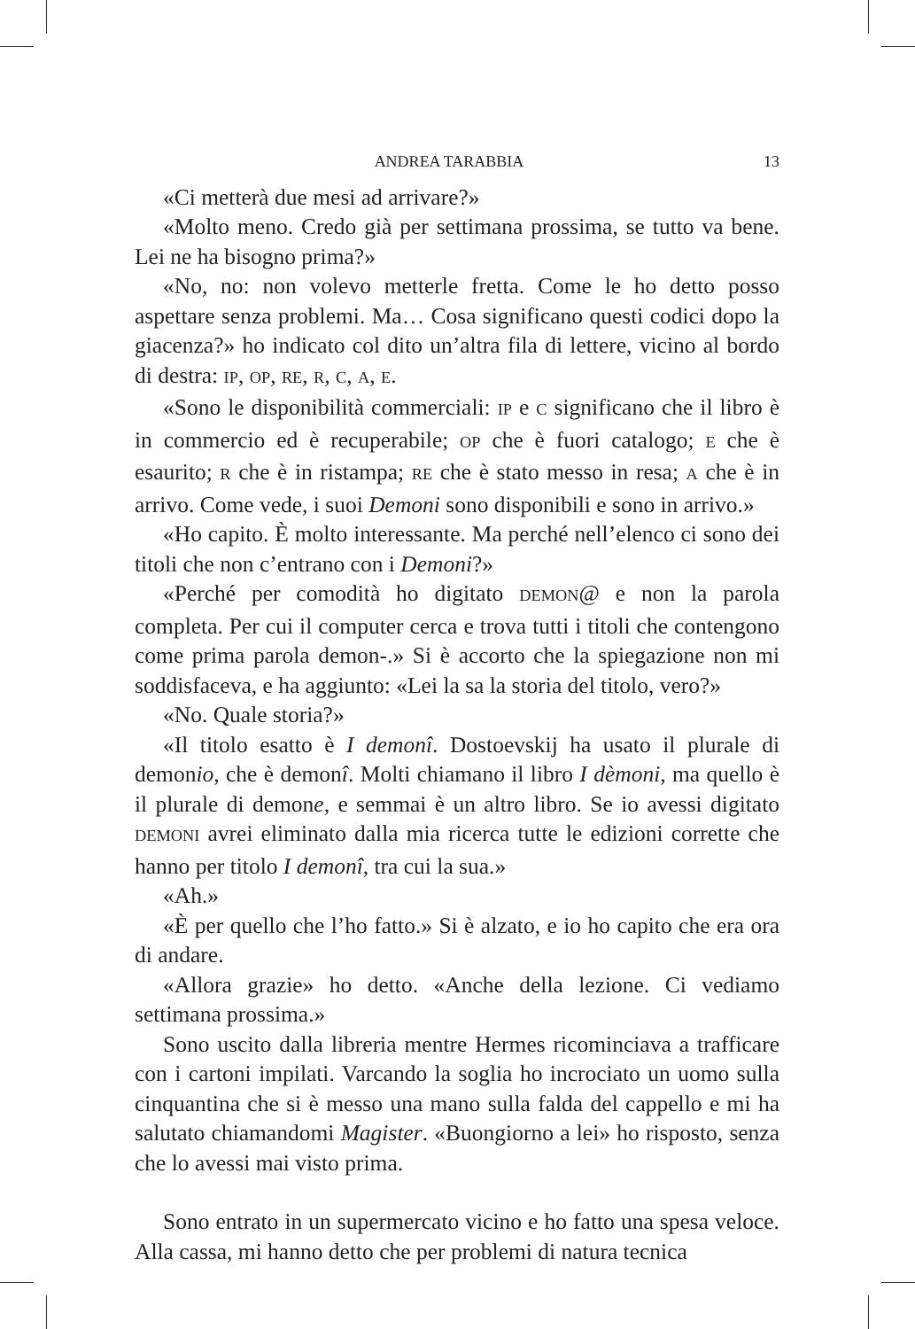ANDREA TARABBIA 13
«Ci metterà due mesi ad arrivare?»
«Molto meno. Credo già per settimana prossima, se tutto va bene. Lei ne ha bisogno prima?»
«No, no: non volevo metterle fretta. Come le ho detto posso aspettare senza problemi. Ma… Cosa significano questi codici dopo la giacenza?» ho indicato col dito un’altra fila di lettere, vicino al bordo di destra: IP, OP, RE, R, C, A, E.
«Sono le disponibilità commerciali: IP e C significano che il libro è in commercio ed è recuperabile; OP che è fuori catalogo; E che è esaurito; R che è in ristampa; RE che è stato messo in resa; A che è in arrivo. Come vede, i suoi Demoni sono disponibili e sono in arrivo.»
«Ho capito. È molto interessante. Ma perché nell’elenco ci sono dei titoli che non c’entrano con i Demoni?»
«Perché per comodità ho digitato DEMON@ e non la parola completa. Per cui il computer cerca e trova tutti i titoli che contengono come prima parola demon-.» Si è accorto che la spiegazione non mi soddisfaceva, e ha aggiunto: «Lei la sa la storia del titolo, vero?»
«No. Quale storia?»
«Il titolo esatto è I demonî. Dostoevskij ha usato il plurale di demonio, che è demonî. Molti chiamano il libro I dèmoni, ma quello è il plurale di demone, e semmai è un altro libro. Se io avessi digitato DEMONI avrei eliminato dalla mia ricerca tutte le edizioni corrette che hanno per titolo I demonî, tra cui la sua.»
«Ah.»
«È per quello che l’ho fatto.» Si è alzato, e io ho capito che era ora di andare.
«Allora grazie» ho detto. «Anche della lezione. Ci vediamo settimana prossima.»
Sono uscito dalla libreria mentre Hermes ricominciava a trafficare con i cartoni impilati. Varcando la soglia ho incrociato un uomo sulla cinquantina che si è messo una mano sulla falda del cappello e mi ha salutato chiamandomi Magister. «Buongiorno a lei» ho risposto, senza che lo avessi mai visto prima.
Sono entrato in un supermercato vicino e ho fatto una spesa veloce. Alla cassa, mi hanno detto che per problemi di natura tecnica